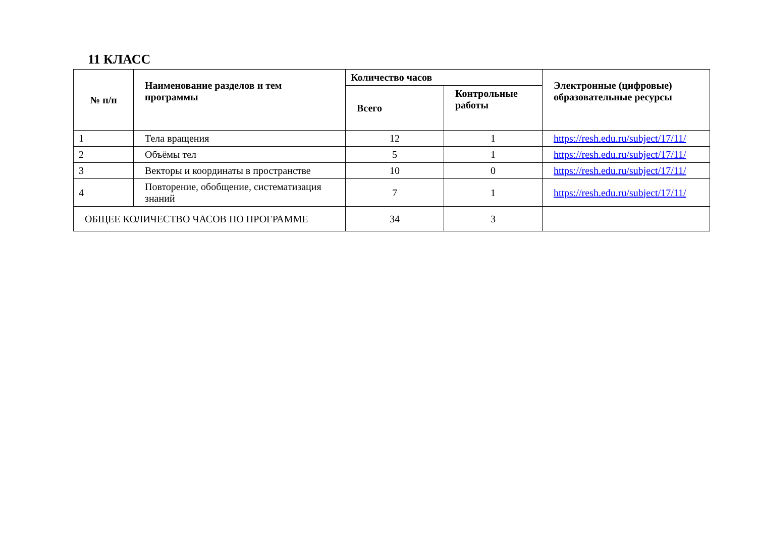11 КЛАСС
| № п/п | Наименование разделов и тем программы | Количество часов | | Электронные (цифровые) образовательные ресурсы |
| --- | --- | --- | --- | --- |
| | | Всего | Контрольные работы | |
| 1 | Тела вращения | 12 | 1 | https://resh.edu.ru/subject/17/11/ |
| 2 | Объёмы тел | 5 | 1 | https://resh.edu.ru/subject/17/11/ |
| 3 | Векторы и координаты в пространстве | 10 | 0 | https://resh.edu.ru/subject/17/11/ |
| 4 | Повторение, обобщение, систематизация знаний | 7 | 1 | https://resh.edu.ru/subject/17/11/ |
| ОБЩЕЕ КОЛИЧЕСТВО ЧАСОВ ПО ПРОГРАММЕ | | 34 | 3 | |